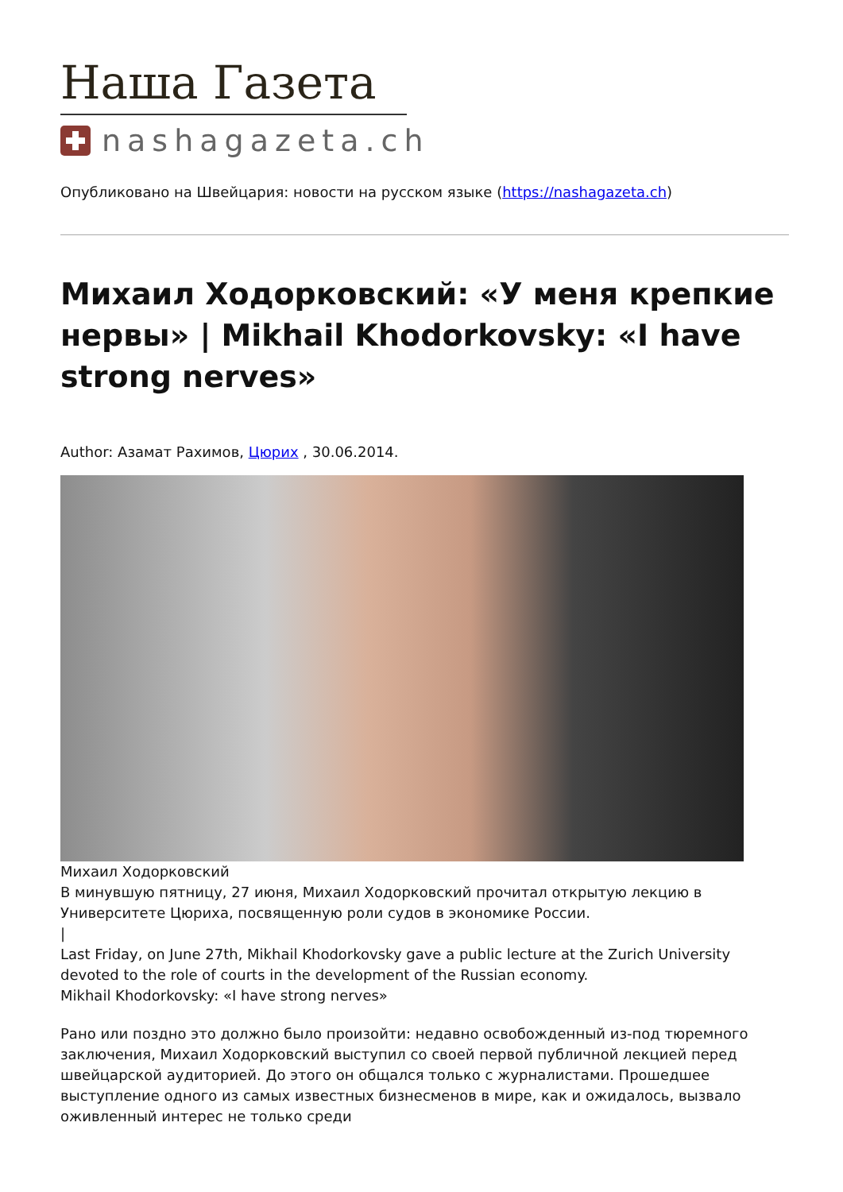Наша Газета
nashagazeta.ch
Опубликовано на Швейцария: новости на русском языке (https://nashagazeta.ch)
Михаил Ходорковский: «У меня крепкие нервы» | Mikhail Khodorkovsky: «I have strong nerves»
Author: Азамат Рахимов, Цюрих , 30.06.2014.
Михаил Ходорковский
В минувшую пятницу, 27 июня, Михаил Ходорковский прочитал открытую лекцию в Университете Цюриха, посвященную роли судов в экономике России.
|
Last Friday, on June 27th, Mikhail Khodorkovsky gave a public lecture at the Zurich University devoted to the role of courts in the development of the Russian economy.
Mikhail Khodorkovsky: «I have strong nerves»
Рано или поздно это должно было произойти: недавно освобожденный из-под тюремного заключения, Михаил Ходорковский выступил со своей первой публичной лекцией перед швейцарской аудиторией. До этого он общался только с журналистами. Прошедшее выступление одного из самых известных бизнесменов в мире, как и ожидалось, вызвало оживленный интерес не только среди